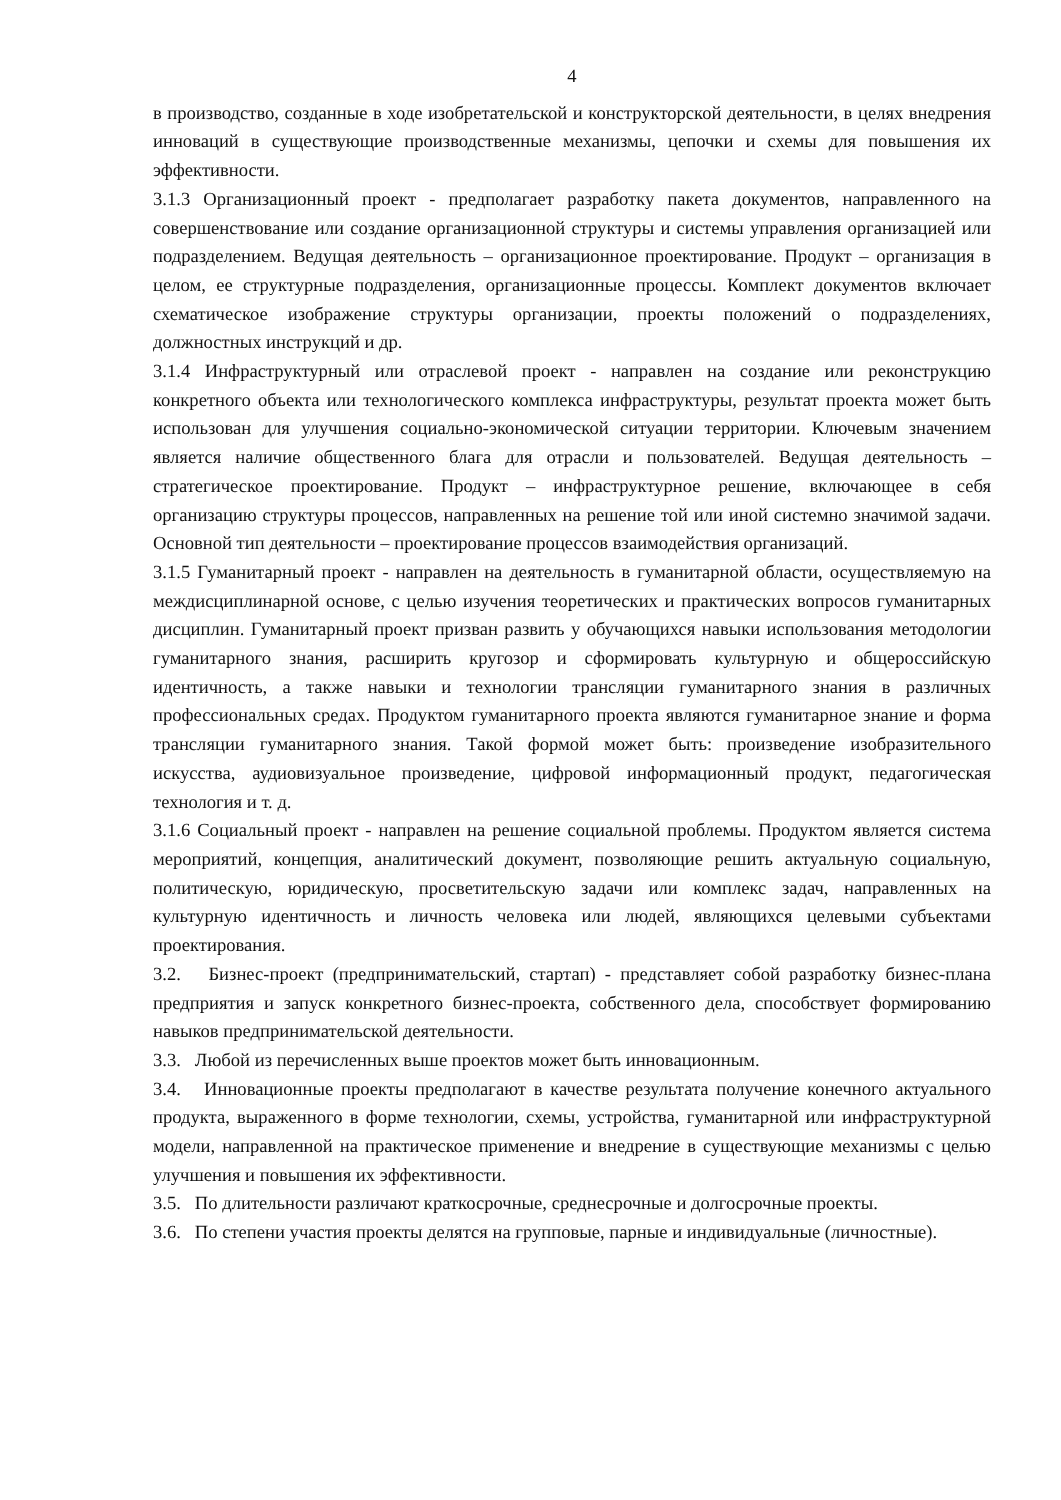4
в производство, созданные в ходе изобретательской и конструкторской деятельности, в целях внедрения инноваций в существующие производственные механизмы, цепочки и схемы для повышения их эффективности.
3.1.3 Организационный проект - предполагает разработку пакета документов, направленного на совершенствование или создание организационной структуры и системы управления организацией или подразделением. Ведущая деятельность – организационное проектирование. Продукт – организация в целом, ее структурные подразделения, организационные процессы. Комплект документов включает схематическое изображение структуры организации, проекты положений о подразделениях, должностных инструкций и др.
3.1.4 Инфраструктурный или отраслевой проект - направлен на создание или реконструкцию конкретного объекта или технологического комплекса инфраструктуры, результат проекта может быть использован для улучшения социально-экономической ситуации территории. Ключевым значением является наличие общественного блага для отрасли и пользователей. Ведущая деятельность – стратегическое проектирование. Продукт – инфраструктурное решение, включающее в себя организацию структуры процессов, направленных на решение той или иной системно значимой задачи. Основной тип деятельности – проектирование процессов взаимодействия организаций.
3.1.5 Гуманитарный проект - направлен на деятельность в гуманитарной области, осуществляемую на междисциплинарной основе, с целью изучения теоретических и практических вопросов гуманитарных дисциплин. Гуманитарный проект призван развить у обучающихся навыки использования методологии гуманитарного знания, расширить кругозор и сформировать культурную и общероссийскую идентичность, а также навыки и технологии трансляции гуманитарного знания в различных профессиональных средах. Продуктом гуманитарного проекта являются гуманитарное знание и форма трансляции гуманитарного знания. Такой формой может быть: произведение изобразительного искусства, аудиовизуальное произведение, цифровой информационный продукт, педагогическая технология и т. д.
3.1.6 Социальный проект - направлен на решение социальной проблемы. Продуктом является система мероприятий, концепция, аналитический документ, позволяющие решить актуальную социальную, политическую, юридическую, просветительскую задачи или комплекс задач, направленных на культурную идентичность и личность человека или людей, являющихся целевыми субъектами проектирования.
3.2. Бизнес-проект (предпринимательский, стартап) - представляет собой разработку бизнес-плана предприятия и запуск конкретного бизнес-проекта, собственного дела, способствует формированию навыков предпринимательской деятельности.
3.3. Любой из перечисленных выше проектов может быть инновационным.
3.4. Инновационные проекты предполагают в качестве результата получение конечного актуального продукта, выраженного в форме технологии, схемы, устройства, гуманитарной или инфраструктурной модели, направленной на практическое применение и внедрение в существующие механизмы с целью улучшения и повышения их эффективности.
3.5. По длительности различают краткосрочные, среднесрочные и долгосрочные проекты.
3.6. По степени участия проекты делятся на групповые, парные и индивидуальные (личностные).